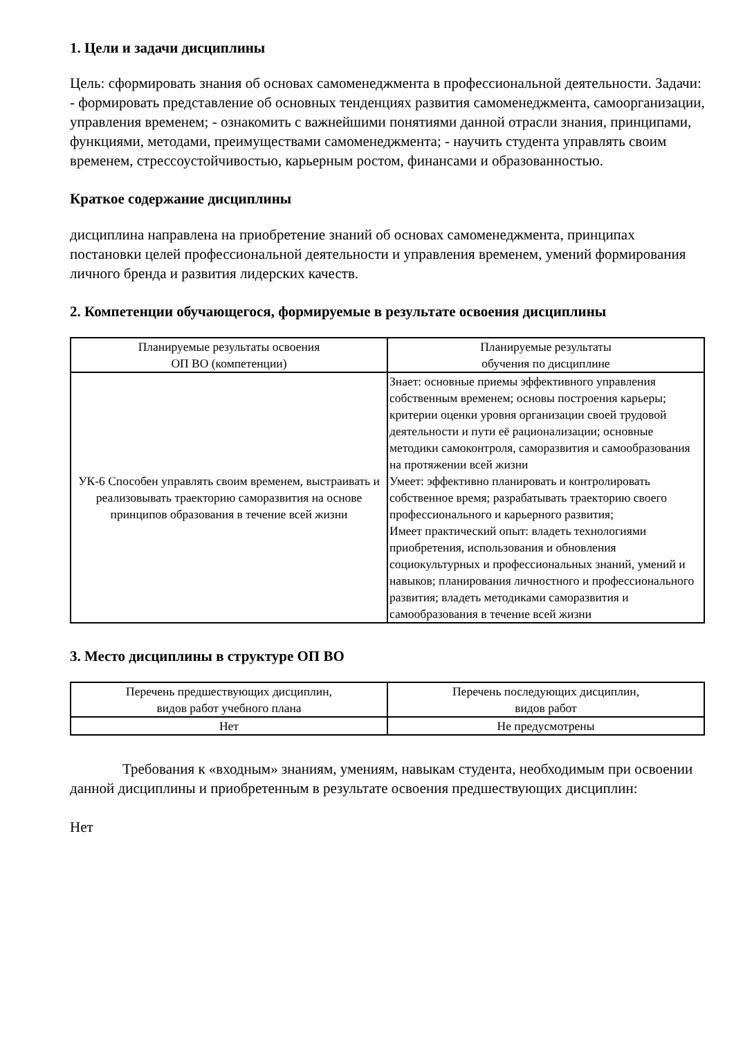1. Цели и задачи дисциплины
Цель: сформировать знания об основах самоменеджмента в профессиональной деятельности. Задачи: - формировать представление об основных тенденциях развития самоменеджмента, самоорганизации, управления временем; - ознакомить с важнейшими понятиями данной отрасли знания, принципами, функциями, методами, преимуществами самоменеджмента; - научить студента управлять своим временем, стрессоустойчивостью, карьерным ростом, финансами и образованностью.
Краткое содержание дисциплины
дисциплина направлена на приобретение знаний об основах самоменеджмента, принципах постановки целей профессиональной деятельности и управления временем, умений формирования личного бренда и развития лидерских качеств.
2. Компетенции обучающегося, формируемые в результате освоения дисциплины
| Планируемые результаты освоения ОП ВО (компетенции) | Планируемые результаты обучения по дисциплине |
| --- | --- |
| УК-6 Способен управлять своим временем, выстраивать и реализовывать траекторию саморазвития на основе принципов образования в течение всей жизни | Знает: основные приемы эффективного управления собственным временем; основы построения карьеры; критерии оценки уровня организации своей трудовой деятельности и пути её рационализации; основные методики самоконтроля, саморазвития и самообразования на протяжении всей жизни Умеет: эффективно планировать и контролировать собственное время; разрабатывать траекторию своего профессионального и карьерного развития; Имеет практический опыт: владеть технологиями приобретения, использования и обновления социокультурных и профессиональных знаний, умений и навыков; планирования личностного и профессионального развития; владеть методиками саморазвития и самообразования в течение всей жизни |
3. Место дисциплины в структуре ОП ВО
| Перечень предшествующих дисциплин, видов работ учебного плана | Перечень последующих дисциплин, видов работ |
| --- | --- |
| Нет | Не предусмотрены |
Требования к «входным» знаниям, умениям, навыкам студента, необходимым при освоении данной дисциплины и приобретенным в результате освоения предшествующих дисциплин:
Нет